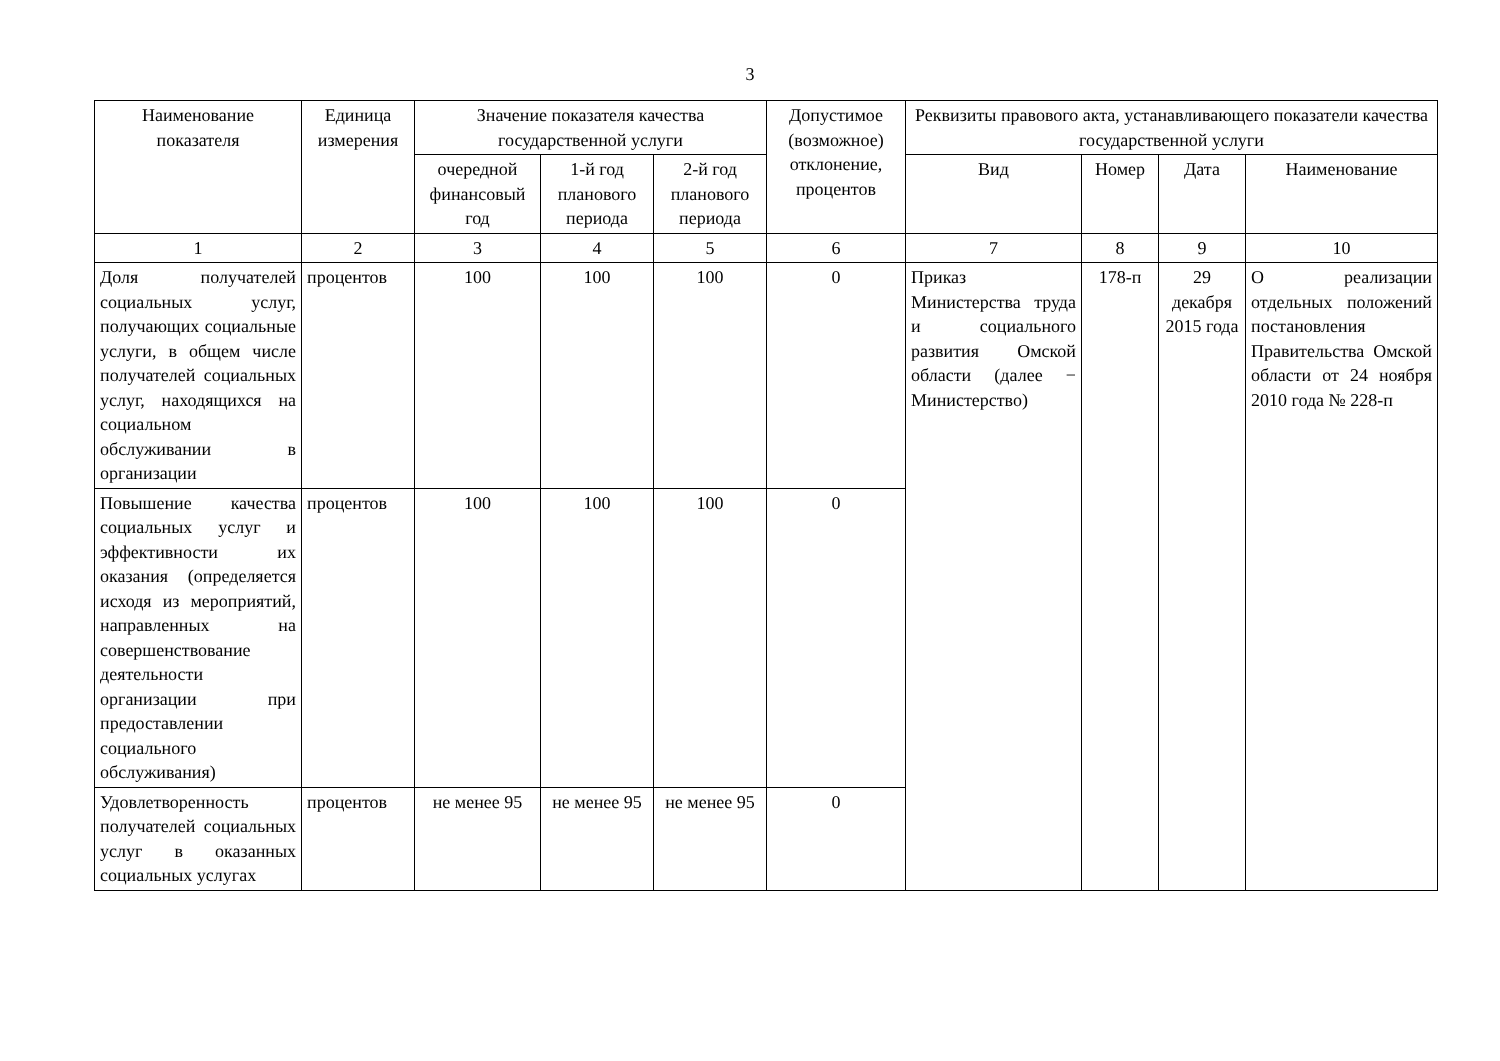3
| Наименование показателя | Единица измерения | Значение показателя качества государственной услуги | | | Допустимое (возможное) отклонение, процентов | Реквизиты правового акта, устанавливающего показатели качества государственной услуги | | | |
| --- | --- | --- | --- | --- | --- | --- | --- | --- | --- |
| | | очередной финансовый год | 1-й год планового периода | 2-й год планового периода | | Вид | Номер | Дата | Наименование |
| 1 | 2 | 3 | 4 | 5 | 6 | 7 | 8 | 9 | 10 |
| Доля получателей социальных услуг, получающих социальные услуги, в общем числе получателей социальных услуг, находящихся на социальном обслуживании в организации | процентов | 100 | 100 | 100 | 0 | Приказ Министерства труда и социального развития Омской области (далее − Министерство) | 178-п | 29 декабря 2015 года | О реализации отдельных положений постановления Правительства Омской области от 24 ноября 2010 года № 228-п |
| Повышение качества социальных услуг и эффективности их оказания (определяется исходя из мероприятий, направленных на совершенствование деятельности организации при предоставлении социального обслуживания) | процентов | 100 | 100 | 100 | 0 | | | | |
| Удовлетворенность получателей социальных услуг в оказанных социальных услугах | процентов | не менее 95 | не менее 95 | не менее 95 | 0 | | | | |